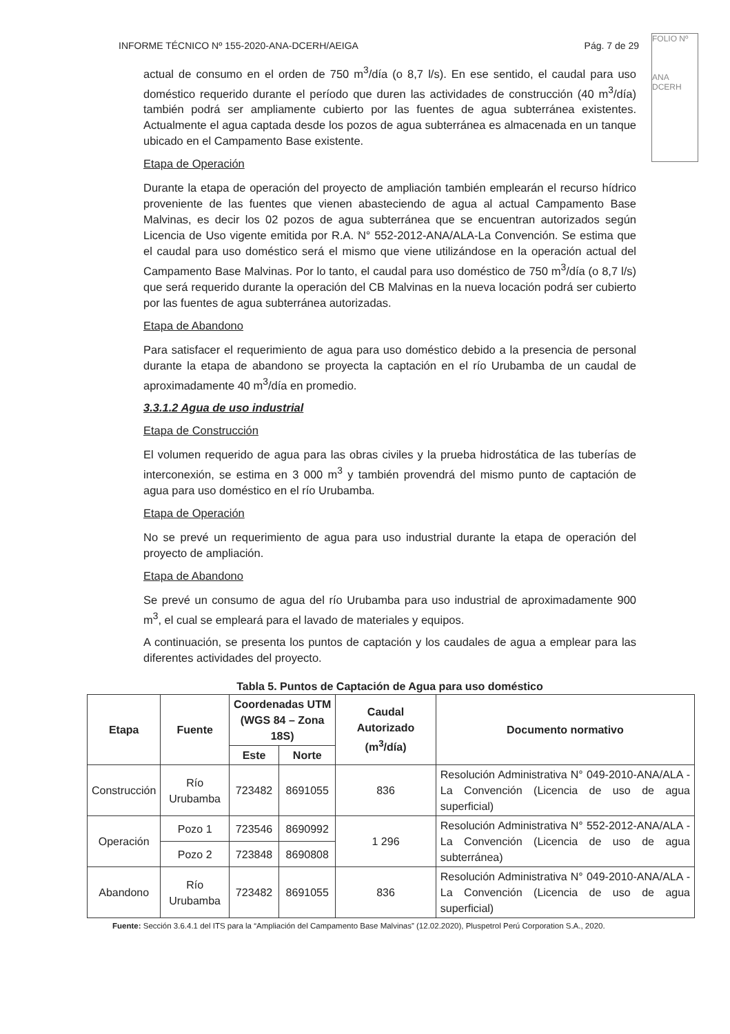INFORME TÉCNICO Nº 155-2020-ANA-DCERH/AEIGA Pág. 7 de 29
FOLIO Nº
ANA DCERH
actual de consumo en el orden de 750 m<sup>3</sup>/día (o 8,7 l/s). En ese sentido, el caudal para uso doméstico requerido durante el período que duren las actividades de construcción (40 m<sup>3</sup>/día) también podrá ser ampliamente cubierto por las fuentes de agua subterránea existentes. Actualmente el agua captada desde los pozos de agua subterránea es almacenada en un tanque ubicado en el Campamento Base existente.
Etapa de Operación
Durante la etapa de operación del proyecto de ampliación también emplearán el recurso hídrico proveniente de las fuentes que vienen abasteciendo de agua al actual Campamento Base Malvinas, es decir los 02 pozos de agua subterránea que se encuentran autorizados según Licencia de Uso vigente emitida por R.A. N° 552-2012-ANA/ALA-La Convención. Se estima que el caudal para uso doméstico será el mismo que viene utilizándose en la operación actual del Campamento Base Malvinas. Por lo tanto, el caudal para uso doméstico de 750 m<sup>3</sup>/día (o 8,7 l/s) que será requerido durante la operación del CB Malvinas en la nueva locación podrá ser cubierto por las fuentes de agua subterránea autorizadas.
Etapa de Abandono
Para satisfacer el requerimiento de agua para uso doméstico debido a la presencia de personal durante la etapa de abandono se proyecta la captación en el río Urubamba de un caudal de aproximadamente 40 m<sup>3</sup>/día en promedio.
3.3.1.2 Agua de uso industrial
Etapa de Construcción
El volumen requerido de agua para las obras civiles y la prueba hidrostática de las tuberías de interconexión, se estima en 3 000 m<sup>3</sup> y también provendrá del mismo punto de captación de agua para uso doméstico en el río Urubamba.
Etapa de Operación
No se prevé un requerimiento de agua para uso industrial durante la etapa de operación del proyecto de ampliación.
Etapa de Abandono
Se prevé un consumo de agua del río Urubamba para uso industrial de aproximadamente 900 m<sup>3</sup>, el cual se empleará para el lavado de materiales y equipos.
A continuación, se presenta los puntos de captación y los caudales de agua a emplear para las diferentes actividades del proyecto.
Tabla 5. Puntos de Captación de Agua para uso doméstico
| Etapa | Fuente | Coordenadas UTM (WGS 84 – Zona 18S) | | Caudal Autorizado (m<sup>3</sup>/día) | Documento normativo |
| --- | --- | --- | --- | --- | --- |
| | | Este | Norte | | |
| Construcción | Río Urubamba | 723482 | 8691055 | 836 | Resolución Administrativa N° 049-2010-ANA/ALA - La Convención (Licencia de uso de agua superficial) |
| Operación | Pozo 1 | 723546 | 8690992 | 1 296 | Resolución Administrativa N° 552-2012-ANA/ALA - La Convención (Licencia de uso de agua subterránea) |
| | Pozo 2 | 723848 | 8690808 | | |
| Abandono | Río Urubamba | 723482 | 8691055 | 836 | Resolución Administrativa N° 049-2010-ANA/ALA - La Convención (Licencia de uso de agua superficial) |
Fuente: Sección 3.6.4.1 del ITS para la “Ampliación del Campamento Base Malvinas” (12.02.2020), Pluspetrol Perú Corporation S.A., 2020.